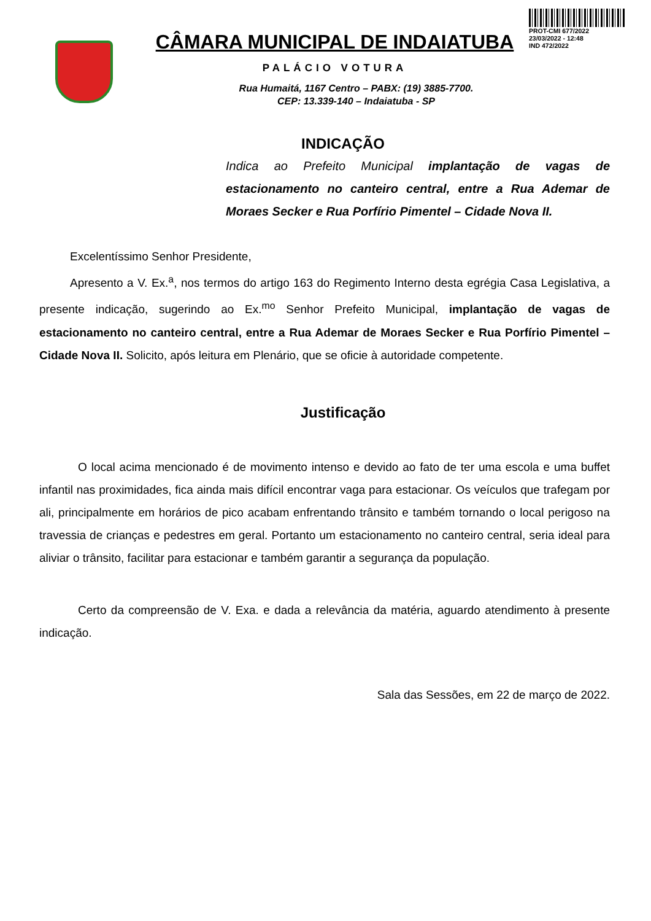PROT-CMI 677/2022
23/03/2022 - 12:48
IND 472/2022
CÂMARA MUNICIPAL DE INDAIATUBA
PALÁCIO VOTURA
Rua Humaitá, 1167 Centro – PABX: (19) 3885-7700.
CEP: 13.339-140 – Indaiatuba - SP
INDICAÇÃO
Indica ao Prefeito Municipal implantação de vagas de estacionamento no canteiro central, entre a Rua Ademar de Moraes Secker e Rua Porfírio Pimentel – Cidade Nova II.
Excelentíssimo Senhor Presidente,
Apresento a V. Ex.<sup>a</sup>, nos termos do artigo 163 do Regimento Interno desta egrégia Casa Legislativa, a presente indicação, sugerindo ao Ex.<sup>mo</sup> Senhor Prefeito Municipal, implantação de vagas de estacionamento no canteiro central, entre a Rua Ademar de Moraes Secker e Rua Porfírio Pimentel – Cidade Nova II. Solicito, após leitura em Plenário, que se oficie à autoridade competente.
Justificação
O local acima mencionado é de movimento intenso e devido ao fato de ter uma escola e uma buffet infantil nas proximidades, fica ainda mais difícil encontrar vaga para estacionar. Os veículos que trafegam por ali, principalmente em horários de pico acabam enfrentando trânsito e também tornando o local perigoso na travessia de crianças e pedestres em geral. Portanto um estacionamento no canteiro central, seria ideal para aliviar o trânsito, facilitar para estacionar e também garantir a segurança da população.
Certo da compreensão de V. Exa. e dada a relevância da matéria, aguardo atendimento à presente indicação.
Sala das Sessões, em 22 de março de 2022.